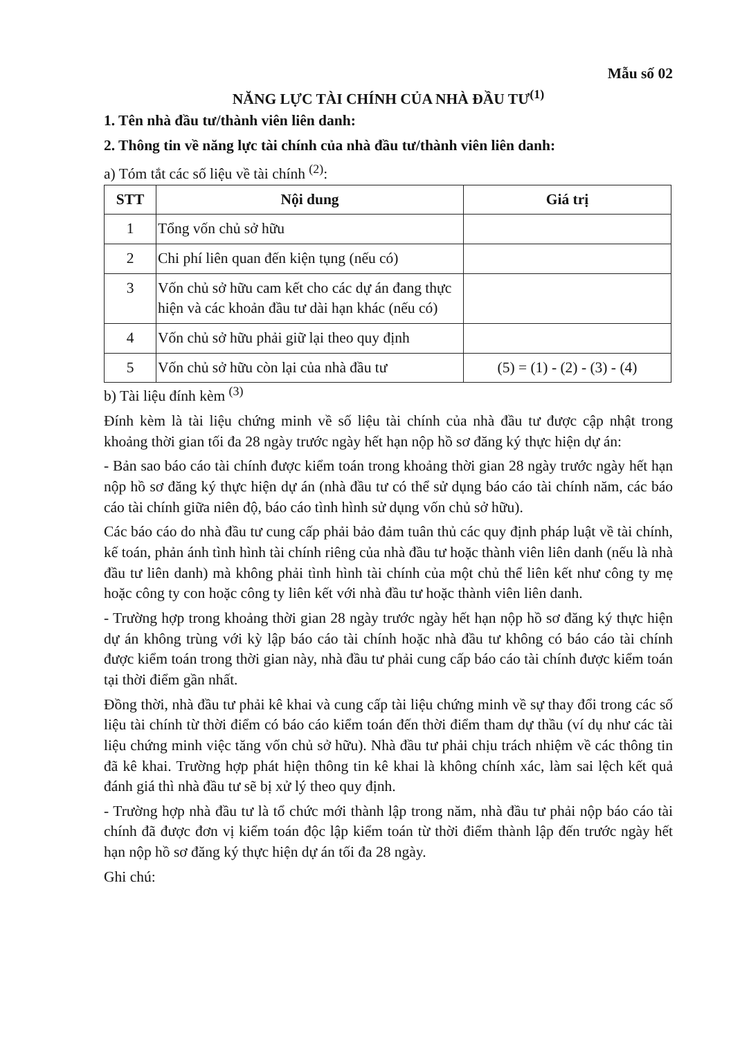Mẫu số 02
NĂNG LỰC TÀI CHÍNH CỦA NHÀ ĐẦU TƯ<sup>(1)</sup>
1. Tên nhà đầu tư/thành viên liên danh:
2. Thông tin về năng lực tài chính của nhà đầu tư/thành viên liên danh:
a) Tóm tắt các số liệu về tài chính <sup>(2)</sup>:
| STT | Nội dung | Giá trị |
| --- | --- | --- |
| 1 | Tổng vốn chủ sở hữu | |
| 2 | Chi phí liên quan đến kiện tụng (nếu có) | |
| 3 | Vốn chủ sở hữu cam kết cho các dự án đang thực hiện và các khoản đầu tư dài hạn khác (nếu có) | |
| 4 | Vốn chủ sở hữu phải giữ lại theo quy định | |
| 5 | Vốn chủ sở hữu còn lại của nhà đầu tư | (5) = (1) - (2) - (3) - (4) |
b) Tài liệu đính kèm <sup>(3)</sup>
Đính kèm là tài liệu chứng minh về số liệu tài chính của nhà đầu tư được cập nhật trong khoảng thời gian tối đa 28 ngày trước ngày hết hạn nộp hồ sơ đăng ký thực hiện dự án:
- Bản sao báo cáo tài chính được kiểm toán trong khoảng thời gian 28 ngày trước ngày hết hạn nộp hồ sơ đăng ký thực hiện dự án (nhà đầu tư có thể sử dụng báo cáo tài chính năm, các báo cáo tài chính giữa niên độ, báo cáo tình hình sử dụng vốn chủ sở hữu).
Các báo cáo do nhà đầu tư cung cấp phải bảo đảm tuân thủ các quy định pháp luật về tài chính, kế toán, phản ánh tình hình tài chính riêng của nhà đầu tư hoặc thành viên liên danh (nếu là nhà đầu tư liên danh) mà không phải tình hình tài chính của một chủ thể liên kết như công ty mẹ hoặc công ty con hoặc công ty liên kết với nhà đầu tư hoặc thành viên liên danh.
- Trường hợp trong khoảng thời gian 28 ngày trước ngày hết hạn nộp hồ sơ đăng ký thực hiện dự án không trùng với kỳ lập báo cáo tài chính hoặc nhà đầu tư không có báo cáo tài chính được kiểm toán trong thời gian này, nhà đầu tư phải cung cấp báo cáo tài chính được kiểm toán tại thời điểm gần nhất.
Đồng thời, nhà đầu tư phải kê khai và cung cấp tài liệu chứng minh về sự thay đổi trong các số liệu tài chính từ thời điểm có báo cáo kiểm toán đến thời điểm tham dự thầu (ví dụ như các tài liệu chứng minh việc tăng vốn chủ sở hữu). Nhà đầu tư phải chịu trách nhiệm về các thông tin đã kê khai. Trường hợp phát hiện thông tin kê khai là không chính xác, làm sai lệch kết quả đánh giá thì nhà đầu tư sẽ bị xử lý theo quy định.
- Trường hợp nhà đầu tư là tổ chức mới thành lập trong năm, nhà đầu tư phải nộp báo cáo tài chính đã được đơn vị kiểm toán độc lập kiểm toán từ thời điểm thành lập đến trước ngày hết hạn nộp hồ sơ đăng ký thực hiện dự án tối đa 28 ngày.
Ghi chú: